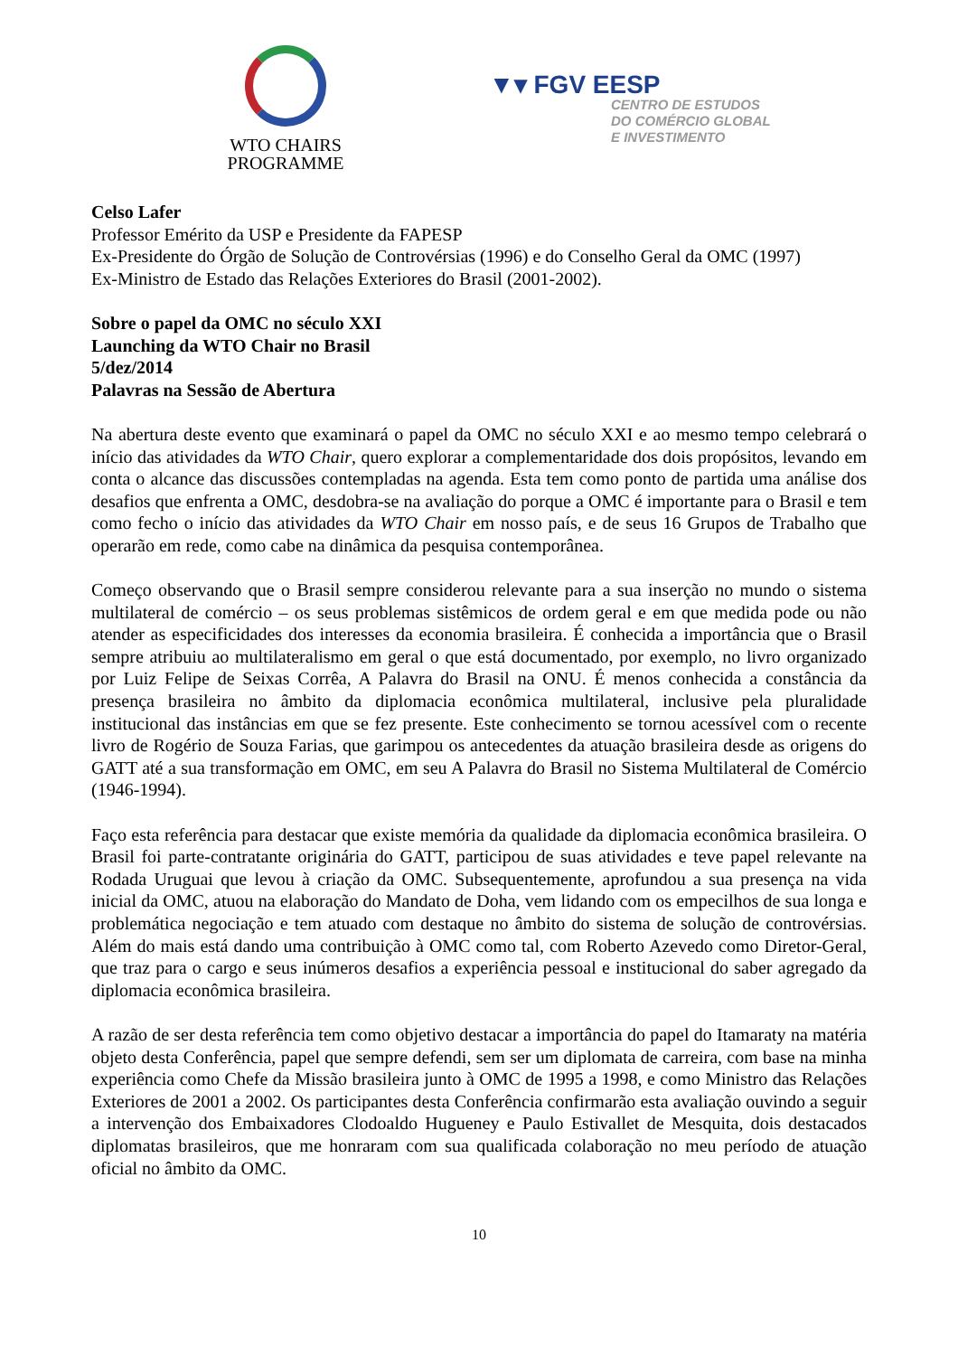WTO CHAIRS
PROGRAMME
▼▾ FGV EESP
CENTRO DE ESTUDOS
DO COMÉRCIO GLOBAL
E INVESTIMENTO
Celso Lafer
Professor Emérito da USP e Presidente da FAPESP
Ex-Presidente do Órgão de Solução de Controvérsias (1996) e do Conselho Geral da OMC (1997)
Ex-Ministro de Estado das Relações Exteriores do Brasil (2001-2002).
Sobre o papel da OMC no século XXI
Launching da WTO Chair no Brasil
5/dez/2014
Palavras na Sessão de Abertura
Na abertura deste evento que examinará o papel da OMC no século XXI e ao mesmo tempo celebrará o início das atividades da WTO Chair, quero explorar a complementaridade dos dois propósitos, levando em conta o alcance das discussões contempladas na agenda. Esta tem como ponto de partida uma análise dos desafios que enfrenta a OMC, desdobra-se na avaliação do porque a OMC é importante para o Brasil e tem como fecho o início das atividades da WTO Chair em nosso país, e de seus 16 Grupos de Trabalho que operarão em rede, como cabe na dinâmica da pesquisa contemporânea.
Começo observando que o Brasil sempre considerou relevante para a sua inserção no mundo o sistema multilateral de comércio – os seus problemas sistêmicos de ordem geral e em que medida pode ou não atender as especificidades dos interesses da economia brasileira. É conhecida a importância que o Brasil sempre atribuiu ao multilateralismo em geral o que está documentado, por exemplo, no livro organizado por Luiz Felipe de Seixas Corrêa, A Palavra do Brasil na ONU. É menos conhecida a constância da presença brasileira no âmbito da diplomacia econômica multilateral, inclusive pela pluralidade institucional das instâncias em que se fez presente. Este conhecimento se tornou acessível com o recente livro de Rogério de Souza Farias, que garimpou os antecedentes da atuação brasileira desde as origens do GATT até a sua transformação em OMC, em seu A Palavra do Brasil no Sistema Multilateral de Comércio (1946-1994).
Faço esta referência para destacar que existe memória da qualidade da diplomacia econômica brasileira. O Brasil foi parte-contratante originária do GATT, participou de suas atividades e teve papel relevante na Rodada Uruguai que levou à criação da OMC. Subsequentemente, aprofundou a sua presença na vida inicial da OMC, atuou na elaboração do Mandato de Doha, vem lidando com os empecilhos de sua longa e problemática negociação e tem atuado com destaque no âmbito do sistema de solução de controvérsias. Além do mais está dando uma contribuição à OMC como tal, com Roberto Azevedo como Diretor-Geral, que traz para o cargo e seus inúmeros desafios a experiência pessoal e institucional do saber agregado da diplomacia econômica brasileira.
A razão de ser desta referência tem como objetivo destacar a importância do papel do Itamaraty na matéria objeto desta Conferência, papel que sempre defendi, sem ser um diplomata de carreira, com base na minha experiência como Chefe da Missão brasileira junto à OMC de 1995 a 1998, e como Ministro das Relações Exteriores de 2001 a 2002. Os participantes desta Conferência confirmarão esta avaliação ouvindo a seguir a intervenção dos Embaixadores Clodoaldo Hugueney e Paulo Estivallet de Mesquita, dois destacados diplomatas brasileiros, que me honraram com sua qualificada colaboração no meu período de atuação oficial no âmbito da OMC.
10